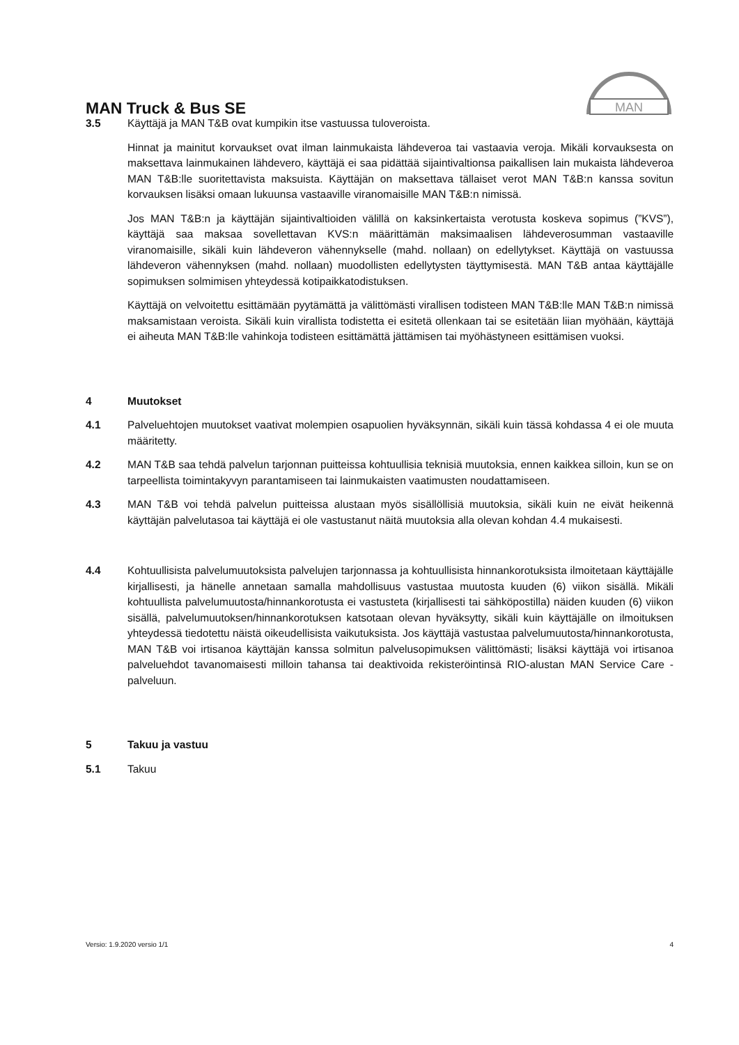MAN Truck & Bus SE
MAN
3.5 Käyttäjä ja MAN T&B ovat kumpikin itse vastuussa tuloveroista.
Hinnat ja mainitut korvaukset ovat ilman lainmukaista lähdeveroa tai vastaavia veroja. Mikäli korvauksesta on maksettava lainmukainen lähdevero, käyttäjä ei saa pidättää sijaintivaltionsa paikallisen lain mukaista lähdeveroa MAN T&B:lle suoritettavista maksuista. Käyttäjän on maksettava tällaiset verot MAN T&B:n kanssa sovitun korvauksen lisäksi omaan lukuunsa vastaaville viranomaisille MAN T&B:n nimissä.
Jos MAN T&B:n ja käyttäjän sijaintivaltioiden välillä on kaksinkertaista verotusta koskeva sopimus (”KVS”), käyttäjä saa maksaa sovellettavan KVS:n määrittämän maksimaalisen lähdeverosumman vastaaville viranomaisille, sikäli kuin lähdeveron vähennykselle (mahd. nollaan) on edellytykset. Käyttäjä on vastuussa lähdeveron vähennyksen (mahd. nollaan) muodollisten edellytysten täyttymisestä. MAN T&B antaa käyttäjälle sopimuksen solmimisen yhteydessä kotipaikkatodistuksen.
Käyttäjä on velvoitettu esittämään pyytämättä ja välittömästi virallisen todisteen MAN T&B:lle MAN T&B:n nimissä maksamistaan veroista. Sikäli kuin virallista todistetta ei esitetä ollenkaan tai se esitetään liian myöhään, käyttäjä ei aiheuta MAN T&B:lle vahinkoja todisteen esittämättä jättämisen tai myöhästyneen esittämisen vuoksi.
4 Muutokset
4.1 Palveluehtojen muutokset vaativat molempien osapuolien hyväksynnän, sikäli kuin tässä kohdassa 4 ei ole muuta määritetty.
4.2 MAN T&B saa tehdä palvelun tarjonnan puitteissa kohtuullisia teknisiä muutoksia, ennen kaikkea silloin, kun se on tarpeellista toimintakyvyn parantamiseen tai lainmukaisten vaatimusten noudattamiseen.
4.3 MAN T&B voi tehdä palvelun puitteissa alustaan myös sisällöllisiä muutoksia, sikäli kuin ne eivät heikennä käyttäjän palvelutasoa tai käyttäjä ei ole vastustanut näitä muutoksia alla olevan kohdan 4.4 mukaisesti.
4.4 Kohtuullisista palvelumuutoksista palvelujen tarjonnassa ja kohtuullisista hinnankorotuksista ilmoitetaan käyttäjälle kirjallisesti, ja hänelle annetaan samalla mahdollisuus vastustaa muutosta kuuden (6) viikon sisällä. Mikäli kohtuullista palvelumuutosta/hinnankorotusta ei vastusteta (kirjallisesti tai sähköpostilla) näiden kuuden (6) viikon sisällä, palvelumuutoksen/hinnankorotuksen katsotaan olevan hyväksytty, sikäli kuin käyttäjälle on ilmoituksen yhteydessä tiedotettu näistä oikeudellisista vaikutuksista. Jos käyttäjä vastustaa palvelumuutosta/hinnankorotusta, MAN T&B voi irtisanoa käyttäjän kanssa solmitun palvelusopimuksen välittömästi; lisäksi käyttäjä voi irtisanoa palveluehdot tavanomaisesti milloin tahansa tai deaktivoida rekisteröintinsä RIO-alustan MAN Service Care -palveluun.
5 Takuu ja vastuu
5.1 Takuu
Versio: 1.9.2020 versio 1/1 4